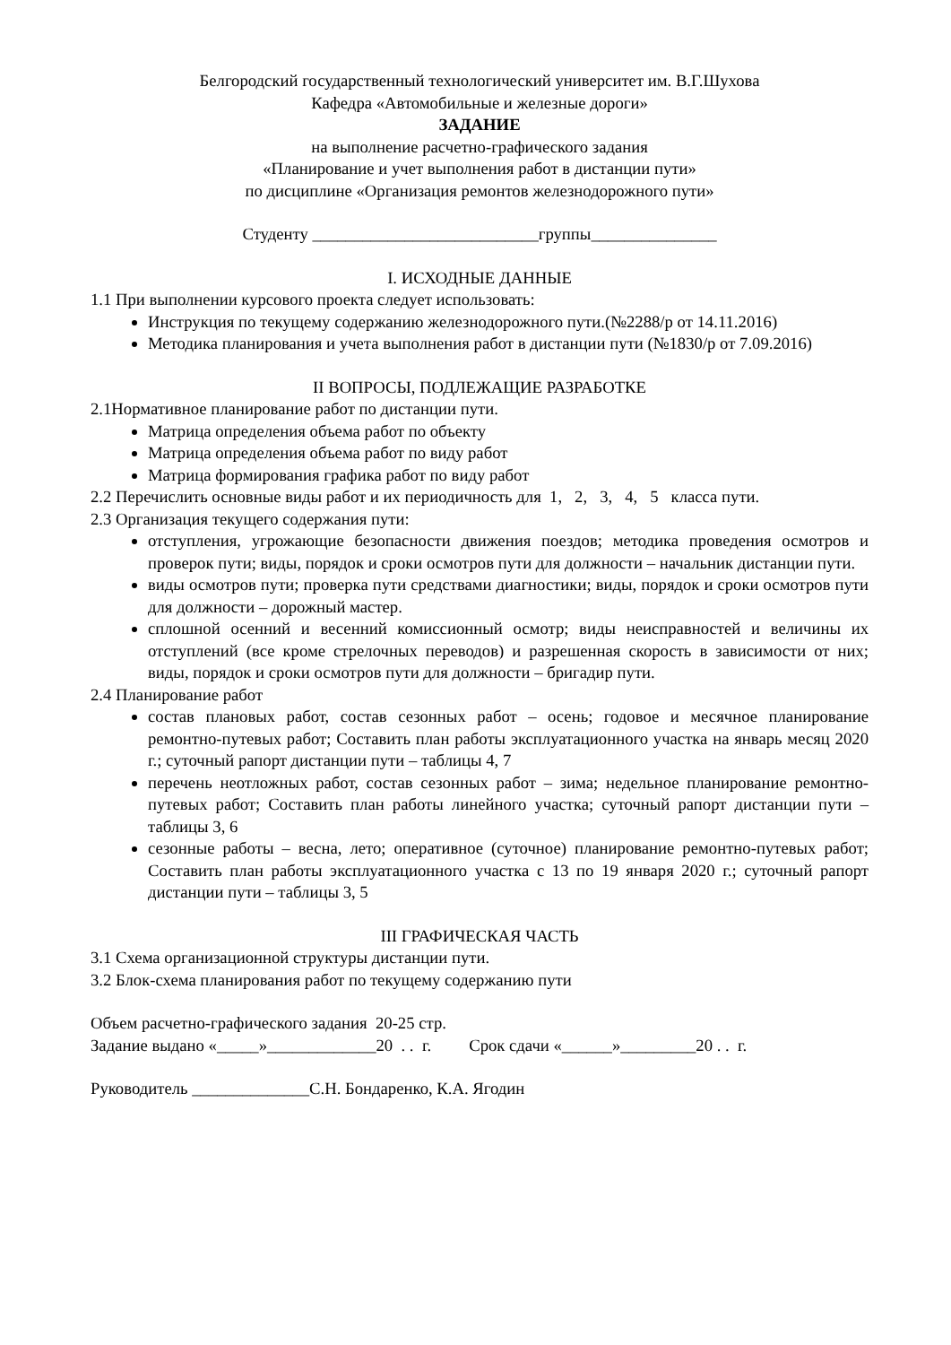Белгородский государственный технологический университет им. В.Г.Шухова
Кафедра «Автомобильные и железные дороги»
ЗАДАНИЕ
на выполнение расчетно-графического задания
«Планирование и учет выполнения работ в дистанции пути»
по дисциплине «Организация ремонтов железнодорожного пути»
Студенту ___________________________группы_______________
I. ИСХОДНЫЕ ДАННЫЕ
1.1 При выполнении курсового проекта следует использовать:
Инструкция по текущему содержанию железнодорожного пути.(№2288/р от 14.11.2016)
Методика планирования и учета выполнения работ в дистанции пути (№1830/р от 7.09.2016)
II ВОПРОСЫ, ПОДЛЕЖАЩИЕ РАЗРАБОТКЕ
2.1Нормативное планирование работ по дистанции пути.
Матрица определения объема работ по объекту
Матрица определения объема работ по виду работ
Матрица формирования графика работ по виду работ
2.2 Перечислить основные виды работ и их периодичность для 1, 2, 3, 4, 5 класса пути.
2.3 Организация текущего содержания пути:
отступления, угрожающие безопасности движения поездов; методика проведения осмотров и проверок пути; виды, порядок и сроки осмотров пути для должности – начальник дистанции пути.
виды осмотров пути; проверка пути средствами диагностики; виды, порядок и сроки осмотров пути для должности – дорожный мастер.
сплошной осенний и весенний комиссионный осмотр; виды неисправностей и величины их отступлений (все кроме стрелочных переводов) и разрешенная скорость в зависимости от них; виды, порядок и сроки осмотров пути для должности – бригадир пути.
2.4 Планирование работ
состав плановых работ, состав сезонных работ – осень; годовое и месячное планирование ремонтно-путевых работ; Составить план работы эксплуатационного участка на январь месяц 2020 г.; суточный рапорт дистанции пути – таблицы 4, 7
перечень неотложных работ, состав сезонных работ – зима; недельное планирование ремонтно-путевых работ; Составить план работы линейного участка; суточный рапорт дистанции пути – таблицы 3, 6
сезонные работы – весна, лето; оперативное (суточное) планирование ремонтно-путевых работ; Составить план работы эксплуатационного участка с 13 по 19 января 2020 г.; суточный рапорт дистанции пути – таблицы 3, 5
III ГРАФИЧЕСКАЯ ЧАСТЬ
3.1 Схема организационной структуры дистанции пути.
3.2 Блок-схема планирования работ по текущему содержанию пути
Объем расчетно-графического задания 20-25 стр.
Задание выдано «_____»_____________20 . . г. Срок сдачи «______»_________20 . . г.
Руководитель ______________С.Н. Бондаренко, К.А. Ягодин